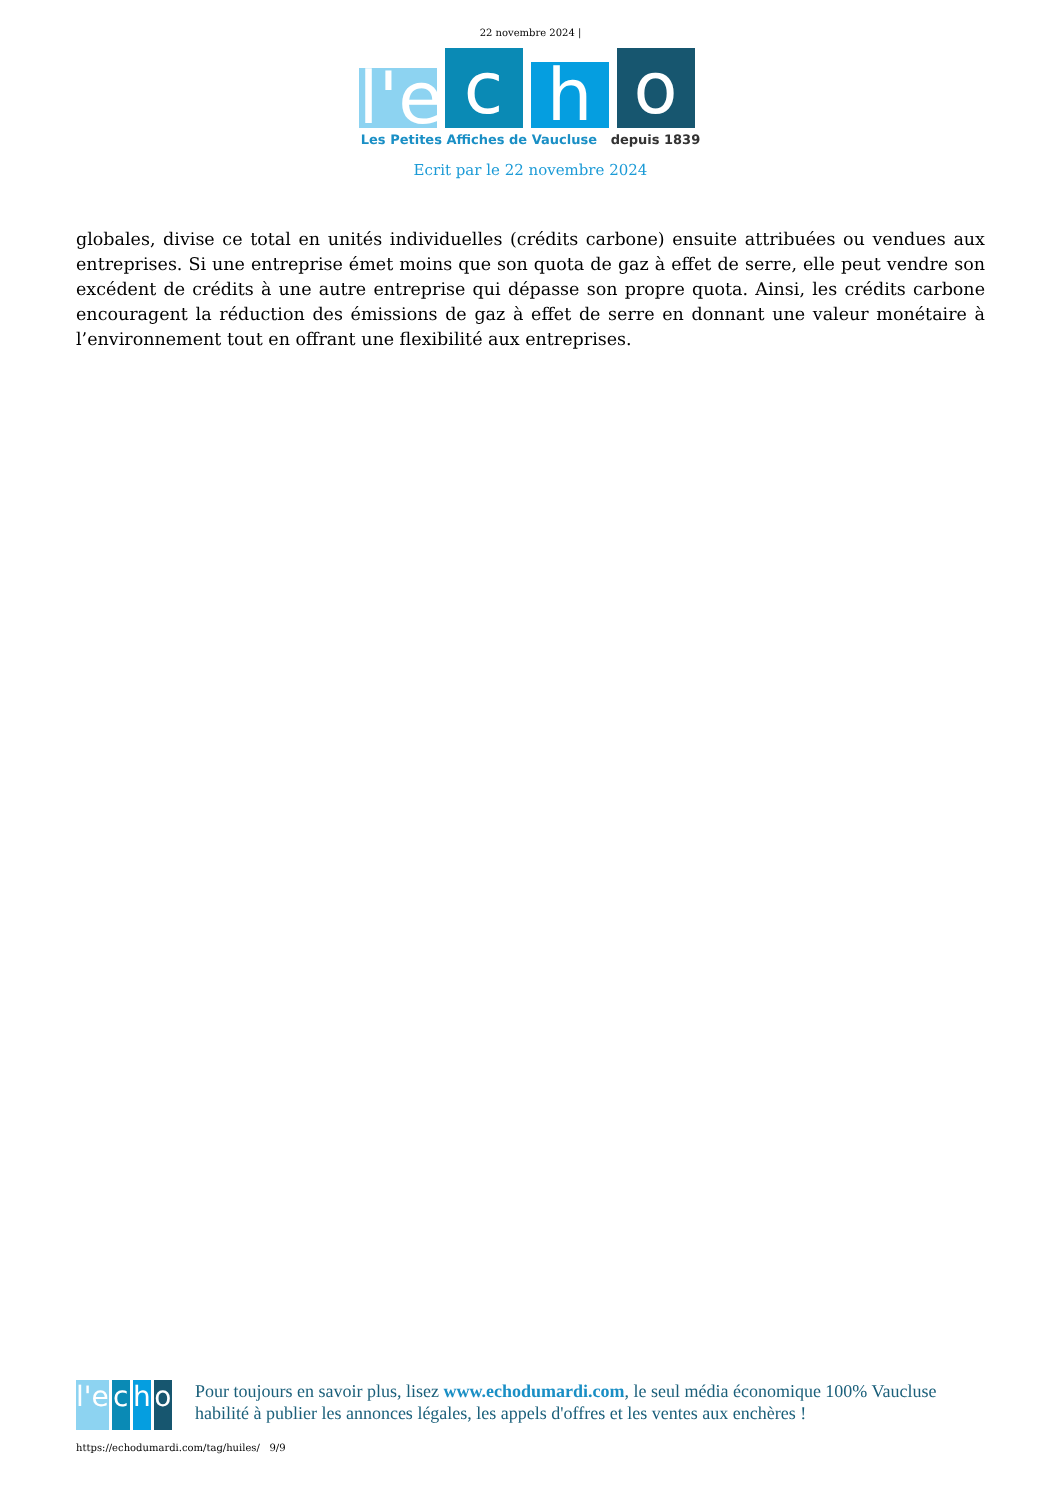22 novembre 2024 |
l'e
c
h
o
Les Petites Affiches de Vaucluse depuis 1839
Ecrit par le 22 novembre 2024
globales, divise ce total en unités individuelles (crédits carbone) ensuite attribuées ou vendues aux entreprises. Si une entreprise émet moins que son quota de gaz à effet de serre, elle peut vendre son excédent de crédits à une autre entreprise qui dépasse son propre quota. Ainsi, les crédits carbone encouragent la réduction des émissions de gaz à effet de serre en donnant une valeur monétaire à l’environnement tout en offrant une flexibilité aux entreprises.
l'e c h o
Pour toujours en savoir plus, lisez www.echodumardi.com, le seul média économique 100% Vaucluse habilité à publier les annonces légales, les appels d'offres et les ventes aux enchères !
https://echodumardi.com/tag/huiles/ 9/9